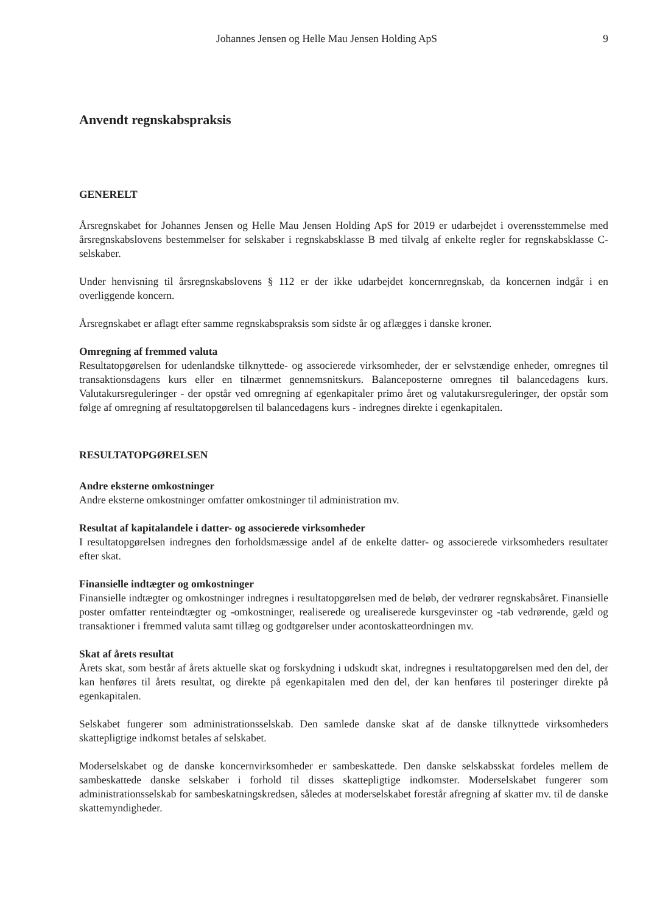Johannes Jensen og Helle Mau Jensen Holding ApS 9
Anvendt regnskabspraksis
GENERELT
Årsregnskabet for Johannes Jensen og Helle Mau Jensen Holding ApS for 2019 er udarbejdet i overensstemmelse med årsregnskabslovens bestemmelser for selskaber i regnskabsklasse B med tilvalg af enkelte regler for regnskabsklasse C-selskaber.
Under henvisning til årsregnskabslovens § 112 er der ikke udarbejdet koncernregnskab, da koncernen indgår i en overliggende koncern.
Årsregnskabet er aflagt efter samme regnskabspraksis som sidste år og aflægges i danske kroner.
Omregning af fremmed valuta
Resultatopgørelsen for udenlandske tilknyttede- og associerede virksomheder, der er selvstændige enheder, omregnes til transaktionsdagens kurs eller en tilnærmet gennemsnitskurs. Balanceposterne omregnes til balancedagens kurs. Valutakursreguleringer - der opstår ved omregning af egenkapitaler primo året og valutakursreguleringer, der opstår som følge af omregning af resultatopgørelsen til balancedagens kurs - indregnes direkte i egenkapitalen.
RESULTATOPGØRELSEN
Andre eksterne omkostninger
Andre eksterne omkostninger omfatter omkostninger til administration mv.
Resultat af kapitalandele i datter- og associerede virksomheder
I resultatopgørelsen indregnes den forholdsmæssige andel af de enkelte datter- og associerede virksomheders resultater efter skat.
Finansielle indtægter og omkostninger
Finansielle indtægter og omkostninger indregnes i resultatopgørelsen med de beløb, der vedrører regnskabsåret. Finansielle poster omfatter renteindtægter og -omkostninger, realiserede og urealiserede kursgevinster og -tab vedrørende, gæld og transaktioner i fremmed valuta samt tillæg og godtgørelser under acontoskatteordningen mv.
Skat af årets resultat
Årets skat, som består af årets aktuelle skat og forskydning i udskudt skat, indregnes i resultatopgørelsen med den del, der kan henføres til årets resultat, og direkte på egenkapitalen med den del, der kan henføres til posteringer direkte på egenkapitalen.
Selskabet fungerer som administrationsselskab. Den samlede danske skat af de danske tilknyttede virksomheders skattepligtige indkomst betales af selskabet.
Moderselskabet og de danske koncernvirksomheder er sambeskattede. Den danske selskabsskat fordeles mellem de sambeskattede danske selskaber i forhold til disses skattepligtige indkomster. Moderselskabet fungerer som administrationsselskab for sambeskatningskredsen, således at moderselskabet forestår afregning af skatter mv. til de danske skattemyndigheder.